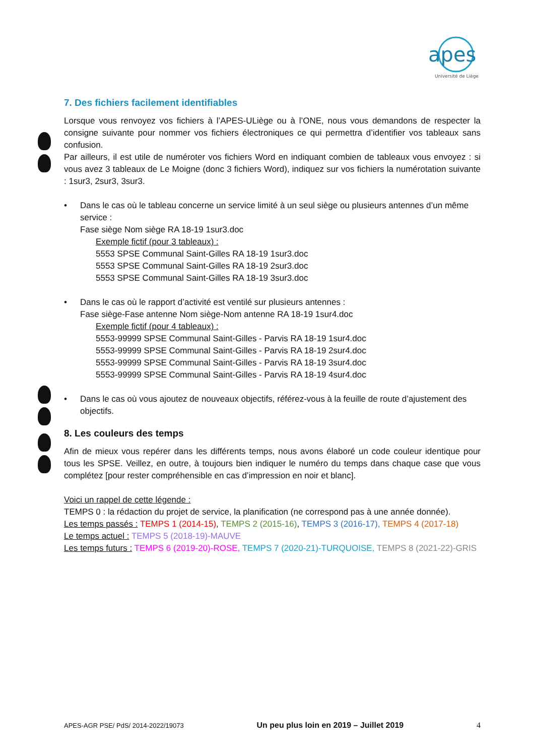apes
Université de Liège
7. Des fichiers facilement identifiables
Lorsque vous renvoyez vos fichiers à l’APES-ULiège ou à l’ONE, nous vous demandons de respecter la consigne suivante pour nommer vos fichiers électroniques ce qui permettra d’identifier vos tableaux sans confusion.
Par ailleurs, il est utile de numéroter vos fichiers Word en indiquant combien de tableaux vous envoyez : si vous avez 3 tableaux de Le Moigne (donc 3 fichiers Word), indiquez sur vos fichiers la numérotation suivante : 1sur3, 2sur3, 3sur3.
• Dans le cas où le tableau concerne un service limité à un seul siège ou plusieurs antennes d’un même service :
Fase siège Nom siège RA 18-19 1sur3.doc
Exemple fictif (pour 3 tableaux) :
5553 SPSE Communal Saint-Gilles RA 18-19 1sur3.doc
5553 SPSE Communal Saint-Gilles RA 18-19 2sur3.doc
5553 SPSE Communal Saint-Gilles RA 18-19 3sur3.doc
• Dans le cas où le rapport d’activité est ventilé sur plusieurs antennes :
Fase siège-Fase antenne Nom siège-Nom antenne RA 18-19 1sur4.doc
Exemple fictif (pour 4 tableaux) :
5553-99999 SPSE Communal Saint-Gilles - Parvis RA 18-19 1sur4.doc
5553-99999 SPSE Communal Saint-Gilles - Parvis RA 18-19 2sur4.doc
5553-99999 SPSE Communal Saint-Gilles - Parvis RA 18-19 3sur4.doc
5553-99999 SPSE Communal Saint-Gilles - Parvis RA 18-19 4sur4.doc
• Dans le cas où vous ajoutez de nouveaux objectifs, référez-vous à la feuille de route d’ajustement des objectifs.
8. Les couleurs des temps
Afin de mieux vous repérer dans les différents temps, nous avons élaboré un code couleur identique pour tous les SPSE. Veillez, en outre, à toujours bien indiquer le numéro du temps dans chaque case que vous complétez [pour rester compréhensible en cas d’impression en noir et blanc].
Voici un rappel de cette légende :
TEMPS 0 : la rédaction du projet de service, la planification (ne correspond pas à une année donnée).
Les temps passés : TEMPS 1 (2014-15), TEMPS 2 (2015-16), TEMPS 3 (2016-17), TEMPS 4 (2017-18)
Le temps actuel : TEMPS 5 (2018-19)-MAUVE
Les temps futurs : TEMPS 6 (2019-20)-ROSE, TEMPS 7 (2020-21)-TURQUOISE, TEMPS 8 (2021-22)-GRIS
APES-AGR PSE/ PdS/ 2014-2022/19073 Un peu plus loin en 2019 – Juillet 2019 4